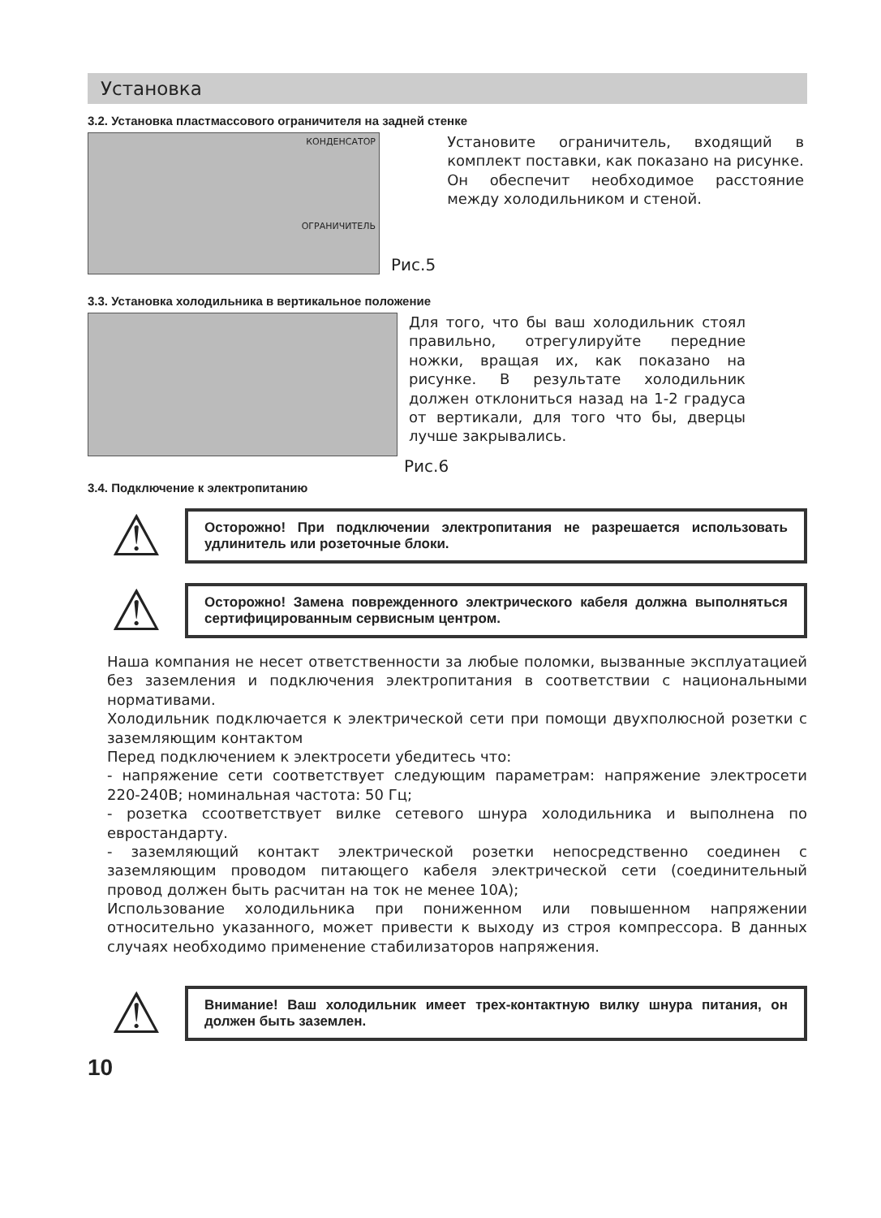Установка
3.2. Установка пластмассового ограничителя на задней стенке
КОНДЕНСАТОР
ОГРАНИЧИТЕЛЬ
Рис.5
Установите ограничитель, входящий в комплект поставки, как показано на рисунке.
Он обеспечит необходимое расстояние между холодильником и стеной.
3.3. Установка холодильника в вертикальное положение
Для того, что бы ваш холодильник стоял правильно, отрегулируйте передние ножки, вращая их, как показано на рисунке. В результате холодильник должен отклониться назад на 1-2 градуса от вертикали, для того что бы, дверцы лучше закрывались.
Рис.6
3.4. Подключение к электропитанию
⚠
Осторожно! При подключении электропитания не разрешается использовать удлинитель или розеточные блоки.
⚠
Осторожно! Замена поврежденного электрического кабеля должна выполняться сертифицированным сервисным центром.
Наша компания не несет ответственности за любые поломки, вызванные эксплуатацией без заземления и подключения электропитания в соответствии с национальными нормативами.
Холодильник подключается к электрической сети при помощи двухполюсной розетки с заземляющим контактом
Перед подключением к электросети убедитесь что:
- напряжение сети соответствует следующим параметрам: напряжение электросети 220-240В; номинальная частота: 50 Гц;
- розетка ссоответствует вилке сетевого шнура холодильника и выполнена по евростандарту.
- заземляющий контакт электрической розетки непосредственно соединен с заземляющим проводом питающего кабеля электрической сети (соединительный провод должен быть расчитан на ток не менее 10А);
Использование холодильника при пониженном или повышенном напряжении относительно указанного, может привести к выходу из строя компрессора. В данных случаях необходимо применение стабилизаторов напряжения.
⚠
Внимание! Ваш холодильник имеет трех-контактную вилку шнура питания, он должен быть заземлен.
10